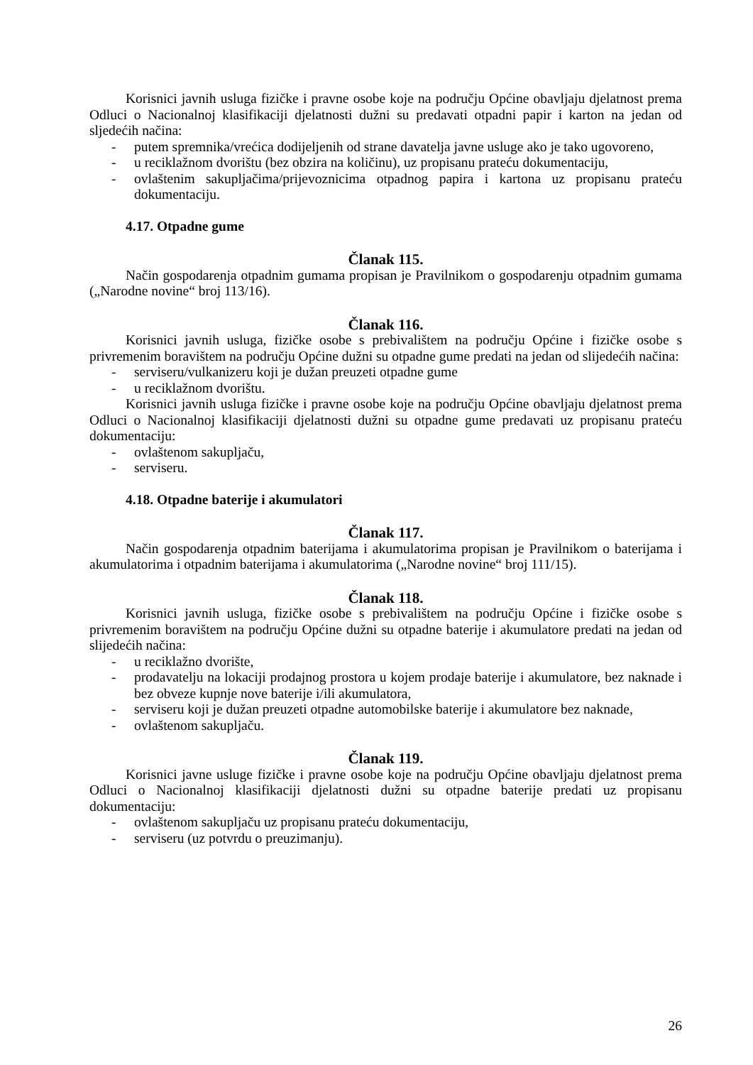Korisnici javnih usluga fizičke i pravne osobe koje na području Općine obavljaju djelatnost prema Odluci o Nacionalnoj klasifikaciji djelatnosti dužni su predavati otpadni papir i karton na jedan od sljedećih načina:
- putem spremnika/vrećica dodijeljenih od strane davatelja javne usluge ako je tako ugovoreno,
- u reciklažnom dvorištu (bez obzira na količinu), uz propisanu prateću dokumentaciju,
- ovlaštenim sakupljačima/prijevoznicima otpadnog papira i kartona uz propisanu prateću dokumentaciju.
4.17. Otpadne gume
Članak 115.
Način gospodarenja otpadnim gumama propisan je Pravilnikom o gospodarenju otpadnim gumama („Narodne novine“ broj 113/16).
Članak 116.
Korisnici javnih usluga, fizičke osobe s prebivalištem na području Općine i fizičke osobe s privremenim boravištem na području Općine dužni su otpadne gume predati na jedan od slijedećih načina:
- serviseru/vulkanizeru koji je dužan preuzeti otpadne gume
- u reciklažnom dvorištu.
Korisnici javnih usluga fizičke i pravne osobe koje na području Općine obavljaju djelatnost prema Odluci o Nacionalnoj klasifikaciji djelatnosti dužni su otpadne gume predavati uz propisanu prateću dokumentaciju:
- ovlaštenom sakupljaču,
- serviseru.
4.18. Otpadne baterije i akumulatori
Članak 117.
Način gospodarenja otpadnim baterijama i akumulatorima propisan je Pravilnikom o baterijama i akumulatorima i otpadnim baterijama i akumulatorima („Narodne novine“ broj 111/15).
Članak 118.
Korisnici javnih usluga, fizičke osobe s prebivalištem na području Općine i fizičke osobe s privremenim boravištem na području Općine dužni su otpadne baterije i akumulatore predati na jedan od slijedećih načina:
- u reciklažno dvorište,
- prodavatelju na lokaciji prodajnog prostora u kojem prodaje baterije i akumulatore, bez naknade i bez obveze kupnje nove baterije i/ili akumulatora,
- serviseru koji je dužan preuzeti otpadne automobilske baterije i akumulatore bez naknade,
- ovlaštenom sakupljaču.
Članak 119.
Korisnici javne usluge fizičke i pravne osobe koje na području Općine obavljaju djelatnost prema Odluci o Nacionalnoj klasifikaciji djelatnosti dužni su otpadne baterije predati uz propisanu dokumentaciju:
- ovlaštenom sakupljaču uz propisanu prateću dokumentaciju,
- serviseru (uz potvrdu o preuzimanju).
26